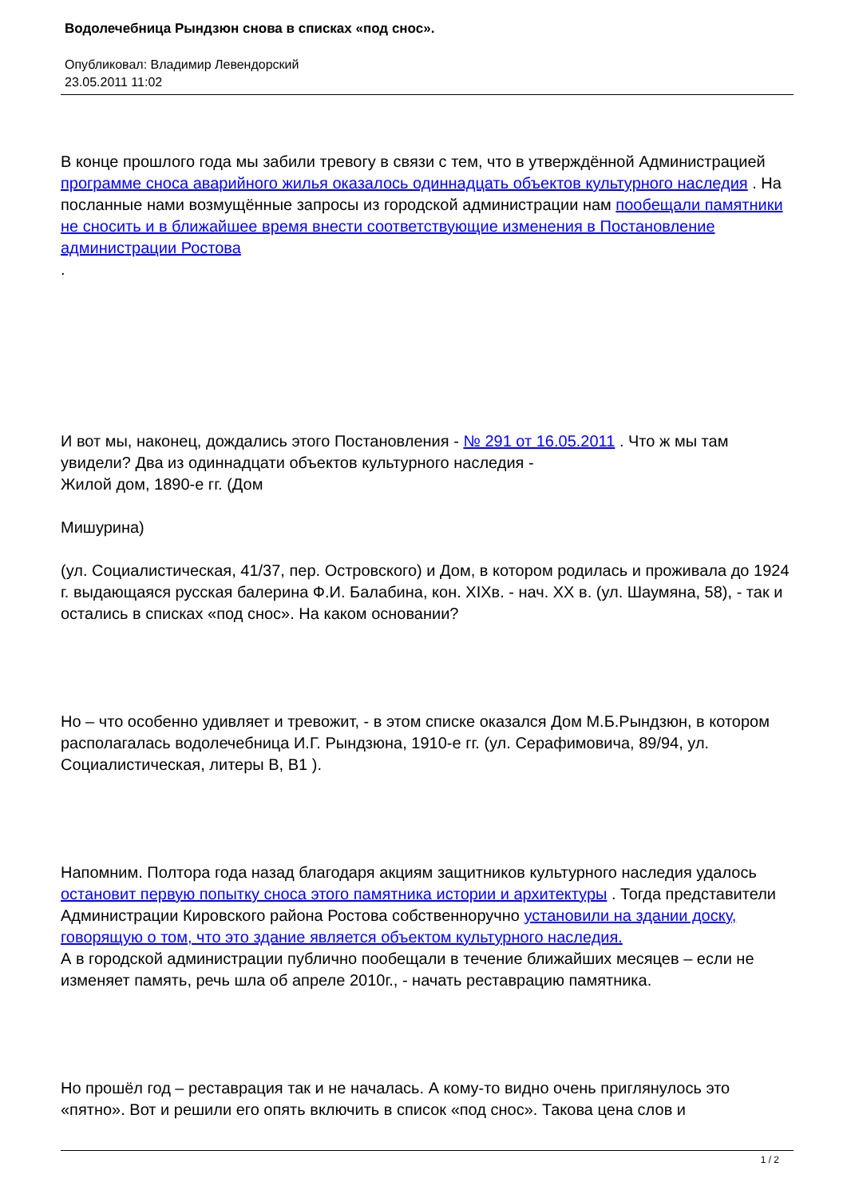Водолечебница Рындзюн снова в списках «под снос».
Опубликовал: Владимир Левендорский
23.05.2011 11:02
В конце прошлого года мы забили тревогу в связи с тем, что в утверждённой Администрацией программе сноса аварийного жилья оказалось одиннадцать объектов культурного наследия . На посланные нами возмущённые запросы из городской администрации нам пообещали памятники не сносить и в ближайшее время внести соответствующие изменения в Постановление администрации Ростова
.
И вот мы, наконец, дождались этого Постановления - № 291 от 16.05.2011 . Что ж мы там увидели? Два из одиннадцати объектов культурного наследия -
Жилой дом, 1890-е гг. (Дом
Мишурина)
(ул. Социалистическая, 41/37, пер. Островского) и Дом, в котором родилась и проживала до 1924 г. выдающаяся русская балерина Ф.И. Балабина, кон. XIXв. - нач. XX в. (ул. Шаумяна, 58), - так и остались в списках «под снос». На каком основании?
Но – что особенно удивляет и тревожит, - в этом списке оказался Дом М.Б.Рындзюн, в котором располагалась водолечебница И.Г. Рындзюна, 1910-е гг. (ул. Серафимовича, 89/94, ул. Социалистическая, литеры В, В1 ).
Напомним. Полтора года назад благодаря акциям защитников культурного наследия удалось остановит первую попытку сноса этого памятника истории и архитектуры . Тогда представители Администрации Кировского района Ростова собственноручно установили на здании доску, говорящую о том, что это здание является объектом культурного наследия.
А в городской администрации публично пообещали в течение ближайших месяцев – если не изменяет память, речь шла об апреле 2010г., - начать реставрацию памятника.
Но прошёл год – реставрация так и не началась. А кому-то видно очень приглянулось это «пятно». Вот и решили его опять включить в список «под снос». Такова цена слов и
1 / 2